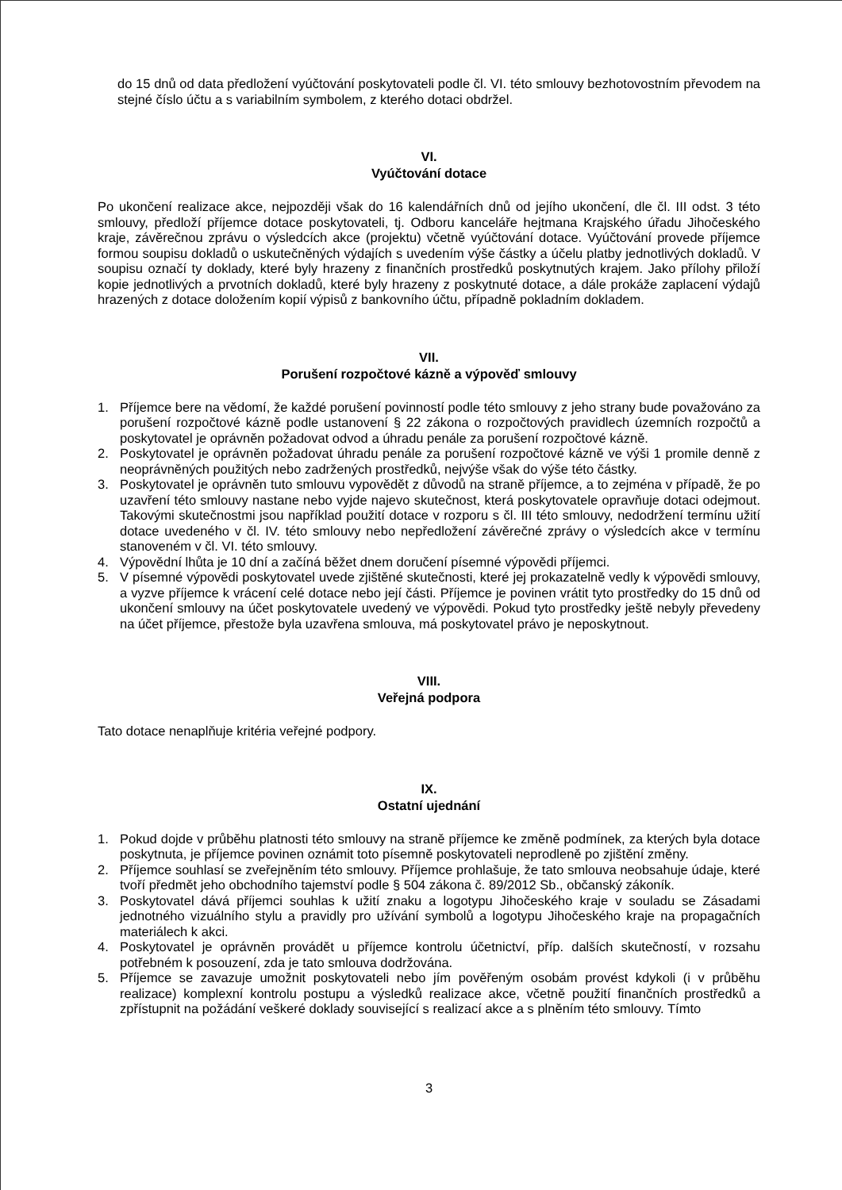do 15 dnů od data předložení vyúčtování poskytovateli podle čl. VI. této smlouvy bezhotovostním převodem na stejné číslo účtu a s variabilním symbolem, z kterého dotaci obdržel.
VI.
Vyúčtování dotace
Po ukončení realizace akce, nejpozději však do 16 kalendářních dnů od jejího ukončení, dle čl. III odst. 3 této smlouvy, předloží příjemce dotace poskytovateli, tj. Odboru kanceláře hejtmana Krajského úřadu Jihočeského kraje, závěrečnou zprávu o výsledcích akce (projektu) včetně vyúčtování dotace. Vyúčtování provede příjemce formou soupisu dokladů o uskutečněných výdajích s uvedením výše částky a účelu platby jednotlivých dokladů. V soupisu označí ty doklady, které byly hrazeny z finančních prostředků poskytnutých krajem. Jako přílohy přiloží kopie jednotlivých a prvotních dokladů, které byly hrazeny z poskytnuté dotace, a dále prokáže zaplacení výdajů hrazených z dotace doložením kopií výpisů z bankovního účtu, případně pokladním dokladem.
VII.
Porušení rozpočtové kázně a výpověď smlouvy
1. Příjemce bere na vědomí, že každé porušení povinností podle této smlouvy z jeho strany bude považováno za porušení rozpočtové kázně podle ustanovení § 22 zákona o rozpočtových pravidlech územních rozpočtů a poskytovatel je oprávněn požadovat odvod a úhradu penále za porušení rozpočtové kázně.
2. Poskytovatel je oprávněn požadovat úhradu penále za porušení rozpočtové kázně ve výši 1 promile denně z neoprávněných použitých nebo zadržených prostředků, nejvýše však do výše této částky.
3. Poskytovatel je oprávněn tuto smlouvu vypovědět z důvodů na straně příjemce, a to zejména v případě, že po uzavření této smlouvy nastane nebo vyjde najevo skutečnost, která poskytovatele opravňuje dotaci odejmout. Takovými skutečnostmi jsou například použití dotace v rozporu s čl. III této smlouvy, nedodržení termínu užití dotace uvedeného v čl. IV. této smlouvy nebo nepředložení závěrečné zprávy o výsledcích akce v termínu stanoveném v čl. VI. této smlouvy.
4. Výpovědní lhůta je 10 dní a začíná běžet dnem doručení písemné výpovědi příjemci.
5. V písemné výpovědi poskytovatel uvede zjištěné skutečnosti, které jej prokazatelně vedly k výpovědi smlouvy, a vyzve příjemce k vrácení celé dotace nebo její části. Příjemce je povinen vrátit tyto prostředky do 15 dnů od ukončení smlouvy na účet poskytovatele uvedený ve výpovědi. Pokud tyto prostředky ještě nebyly převedeny na účet příjemce, přestože byla uzavřena smlouva, má poskytovatel právo je neposkytnout.
VIII.
Veřejná podpora
Tato dotace nenaplňuje kritéria veřejné podpory.
IX.
Ostatní ujednání
1. Pokud dojde v průběhu platnosti této smlouvy na straně příjemce ke změně podmínek, za kterých byla dotace poskytnuta, je příjemce povinen oznámit toto písemně poskytovateli neprodleně po zjištění změny.
2. Příjemce souhlasí se zveřejněním této smlouvy. Příjemce prohlašuje, že tato smlouva neobsahuje údaje, které tvoří předmět jeho obchodního tajemství podle § 504 zákona č. 89/2012 Sb., občanský zákoník.
3. Poskytovatel dává příjemci souhlas k užití znaku a logotypu Jihočeského kraje v souladu se Zásadami jednotného vizuálního stylu a pravidly pro užívání symbolů a logotypu Jihočeského kraje na propagačních materiálech k akci.
4. Poskytovatel je oprávněn provádět u příjemce kontrolu účetnictví, příp. dalších skutečností, v rozsahu potřebném k posouzení, zda je tato smlouva dodržována.
5. Příjemce se zavazuje umožnit poskytovateli nebo jím pověřeným osobám provést kdykoli (i v průběhu realizace) komplexní kontrolu postupu a výsledků realizace akce, včetně použití finančních prostředků a zpřístupnit na požádání veškeré doklady související s realizací akce a s plněním této smlouvy. Tímto
3